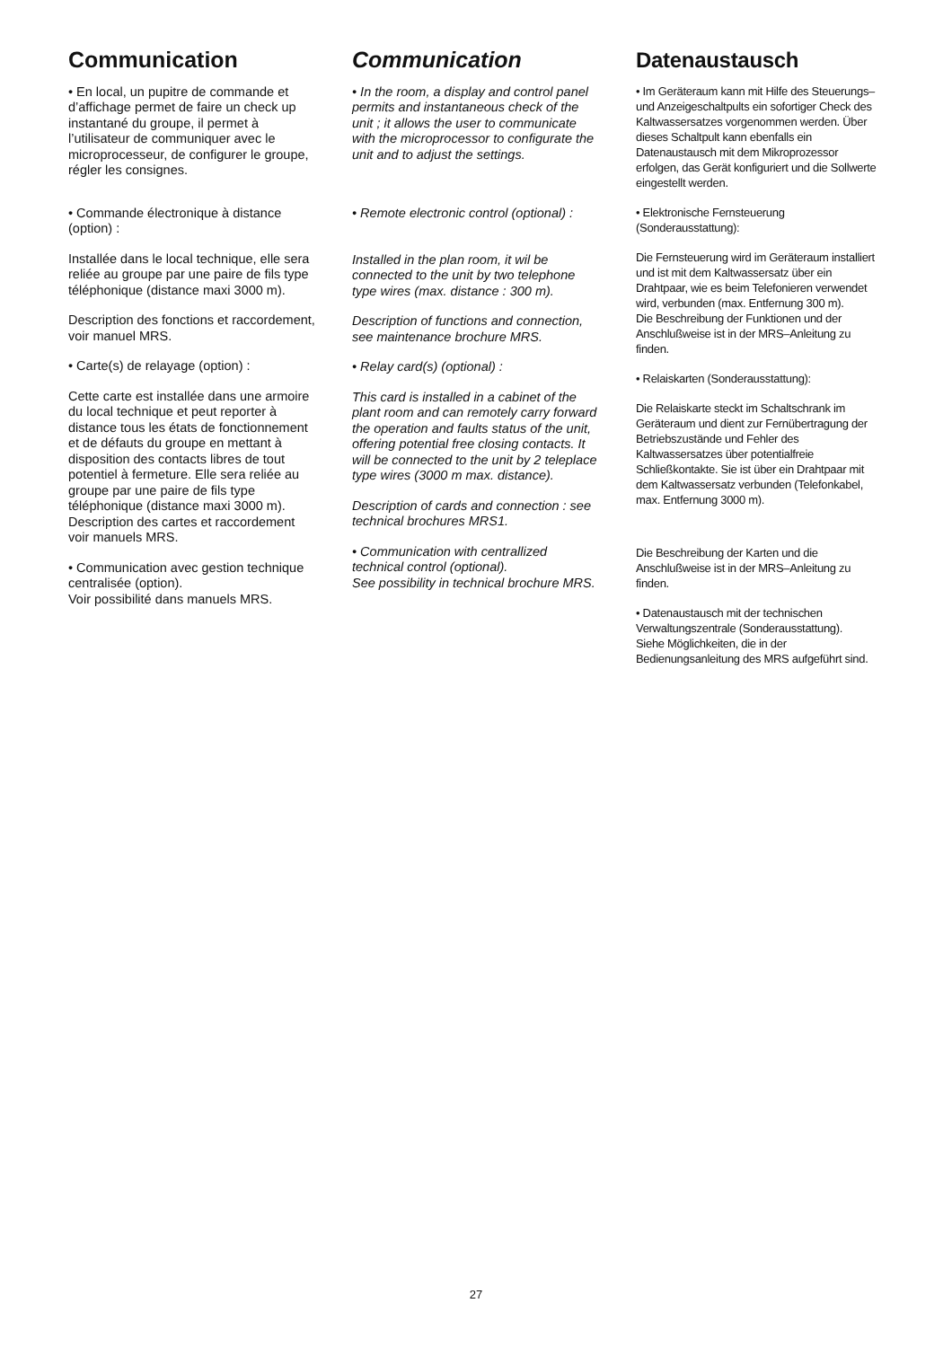Communication
• En local, un pupitre de commande et d’affichage permet de faire un check up instantané du groupe, il permet à l’utilisateur de communiquer avec le microprocesseur, de configurer le groupe, régler les consignes.
• Commande électronique à distance (option) :
Installée dans le local technique, elle sera reliée au groupe par une paire de fils type téléphonique (distance maxi 3000 m).
Description des fonctions et raccordement, voir manuel MRS.
• Carte(s) de relayage (option) :
Cette carte est installée dans une armoire du local technique et peut reporter à distance tous les états de fonctionnement et de défauts du groupe en mettant à disposition des contacts libres de tout potentiel à fermeture. Elle sera reliée au groupe par une paire de fils type téléphonique (distance maxi 3000 m).
Description des cartes et raccordement voir manuels MRS.
• Communication avec gestion technique centralisée (option).
Voir possibilité dans manuels MRS.
Communication
• In the room, a display and control panel permits and instantaneous check of the unit ; it allows the user to communicate with the microprocessor to configurate the unit and to adjust the settings.
• Remote electronic control (optional) :
Installed in the plan room, it wil be connected to the unit by two telephone type wires (max. distance : 300 m).
Description of functions and connection, see maintenance brochure MRS.
• Relay card(s) (optional) :
This card is installed in a cabinet of the plant room and can remotely carry forward the operation and faults status of the unit, offering potential free closing contacts. It will be connected to the unit by 2 teleplace type wires (3000 m max. distance).
Description of cards and connection : see technical brochures MRS1.
• Communication with centrallized technical control (optional).
See possibility in technical brochure MRS.
Datenaustausch
• Im Geräteraum kann mit Hilfe des Steuerungs– und Anzeigeschaltpults ein sofortiger Check des Kaltwassersatzes vorgenommen werden. Über dieses Schaltpult kann ebenfalls ein Datenaustausch mit dem Mikroprozessor erfolgen, das Gerät konfiguriert und die Sollwerte eingestellt werden.
• Elektronische Fernsteuerung (Sonderausstattung):
Die Fernsteuerung wird im Geräteraum installiert und ist mit dem Kaltwassersatz über ein Drahtpaar, wie es beim Telefonieren verwendet wird, verbunden (max. Entfernung 300 m).
Die Beschreibung der Funktionen und der Anschlußweise ist in der MRS–Anleitung zu finden.
• Relaiskarten (Sonderausstattung):
Die Relaiskarte steckt im Schaltschrank im Geräteraum und dient zur Fernübertragung der Betriebszustände und Fehler des Kaltwassersatzes über potentialfreie Schließkontakte. Sie ist über ein Drahtpaar mit dem Kaltwassersatz verbunden (Telefonkabel, max. Entfernung 3000 m).
Die Beschreibung der Karten und die Anschlußweise ist in der MRS–Anleitung zu finden.
• Datenaustausch mit der technischen Verwaltungszentrale (Sonderausstattung).
Siehe Möglichkeiten, die in der Bedienungsanleitung des MRS aufgeführt sind.
27